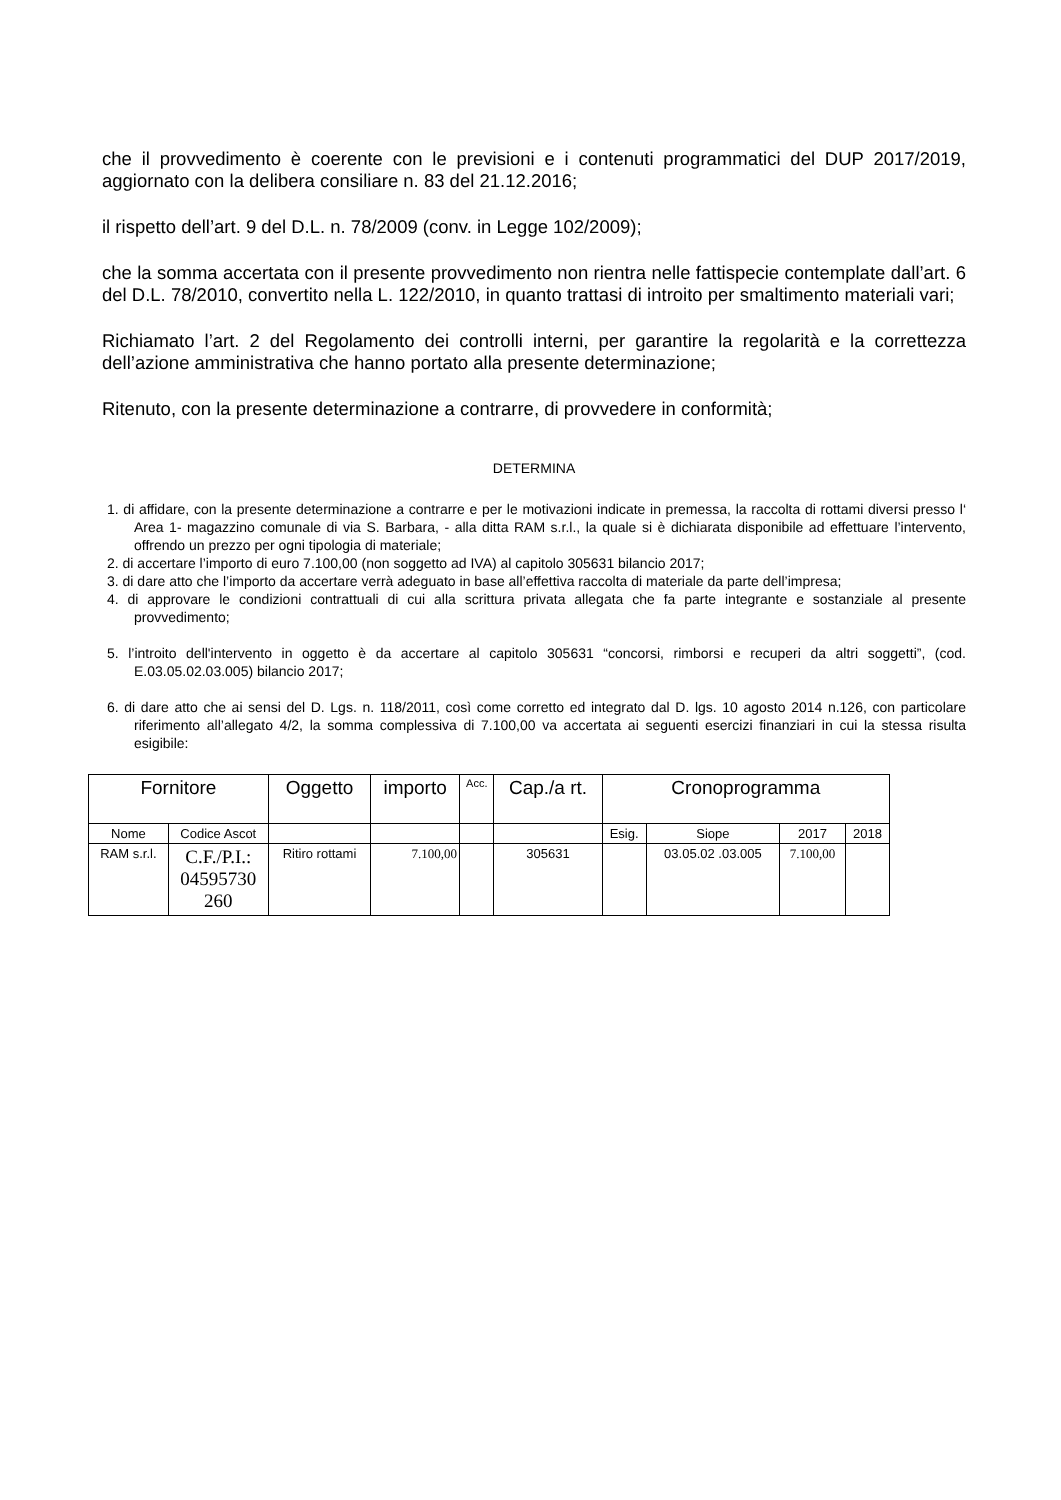che il provvedimento è coerente con le previsioni e i contenuti programmatici del DUP 2017/2019, aggiornato con la delibera consiliare n. 83 del 21.12.2016;
il rispetto dell’art. 9 del D.L. n. 78/2009 (conv. in Legge 102/2009);
che la somma accertata con il presente provvedimento non rientra nelle fattispecie contemplate dall’art. 6 del D.L. 78/2010, convertito nella L. 122/2010, in quanto trattasi di introito per smaltimento materiali vari;
Richiamato l’art. 2 del Regolamento dei controlli interni, per garantire la regolarità e la correttezza dell’azione amministrativa che hanno portato alla presente determinazione;
Ritenuto, con la presente determinazione a contrarre, di provvedere in conformità;
DETERMINA
1. di affidare, con la presente determinazione a contrarre e per le motivazioni indicate in premessa, la raccolta di rottami diversi presso l‘ Area 1- magazzino comunale di via S. Barbara, - alla ditta RAM s.r.l., la quale si è dichiarata disponibile ad effettuare l’intervento, offrendo un prezzo per ogni tipologia di materiale;
2. di accertare l’importo di euro 7.100,00 (non soggetto ad IVA) al capitolo 305631 bilancio 2017;
3. di dare atto che l’importo da accertare verrà adeguato in base all’effettiva raccolta di materiale da parte dell’impresa;
4. di approvare le condizioni contrattuali di cui alla scrittura privata allegata che fa parte integrante e sostanziale al presente provvedimento;
5. l’introito dell'intervento in oggetto è da accertare al capitolo 305631 “concorsi, rimborsi e recuperi da altri soggetti”, (cod. E.03.05.02.03.005) bilancio 2017;
6. di dare atto che ai sensi del D. Lgs. n. 118/2011, così come corretto ed integrato dal D. lgs. 10 agosto 2014 n.126, con particolare riferimento all’allegato 4/2, la somma complessiva di 7.100,00 va accertata ai seguenti esercizi finanziari in cui la stessa risulta esigibile:
| Fornitore | | Oggetto | importo | Acc. | Cap./a rt. | Cronoprogramma | | | |
| --- | --- | --- | --- | --- | --- | --- | --- | --- | --- |
| Nome | Codice Ascot | | | | | Esig. | Siope | 2017 | 2018 |
| RAM s.r.l. | C.F./P.I.: 04595730 260 | Ritiro rottami | 7.100,00 | | 305631 | | 03.05.02 .03.005 | 7.100,00 | |